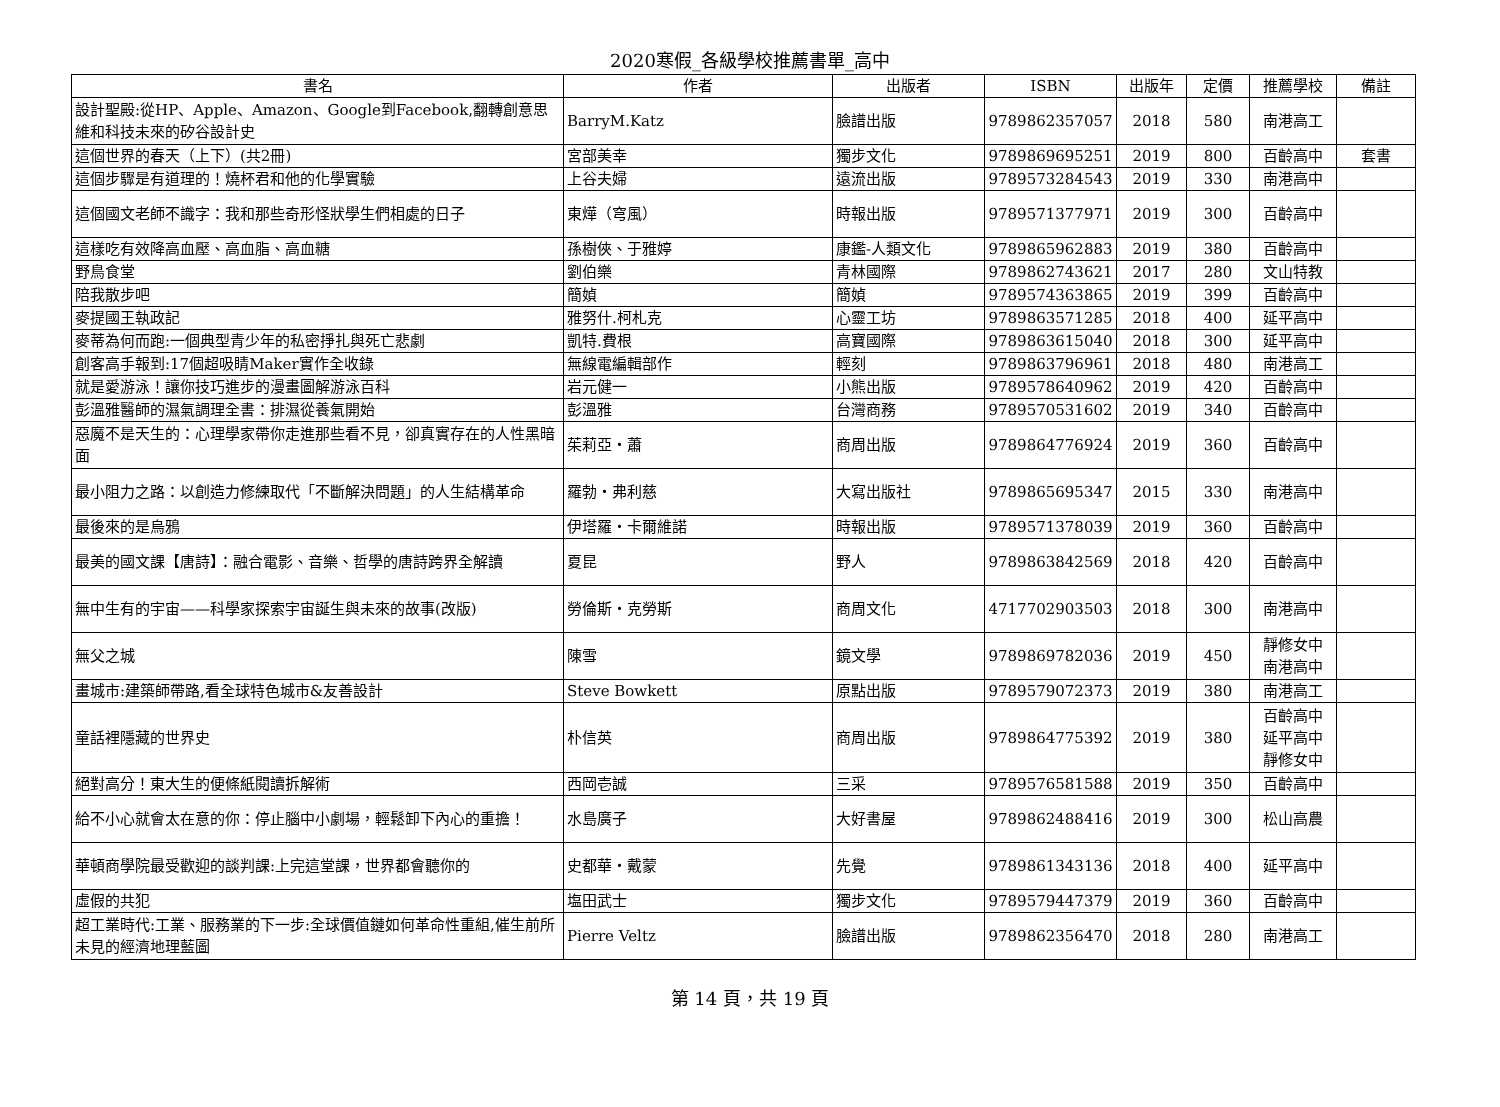2020寒假_各級學校推薦書單_高中
| 書名 | 作者 | 出版者 | ISBN | 出版年 | 定價 | 推薦學校 | 備註 |
| --- | --- | --- | --- | --- | --- | --- | --- |
| 設計聖殿:從HP、Apple、Amazon、Google到Facebook,翻轉創意思維和科技未來的矽谷設計史 | BarryM.Katz | 臉譜出版 | 9789862357057 | 2018 | 580 | 南港高工 | |
| 這個世界的春天（上下）(共2冊) | 宮部美幸 | 獨步文化 | 9789869695251 | 2019 | 800 | 百齡高中 | 套書 |
| 這個步驟是有道理的！燒杯君和他的化學實驗 | 上谷夫婦 | 遠流出版 | 9789573284543 | 2019 | 330 | 南港高中 | |
| 這個國文老師不識字：我和那些奇形怪狀學生們相處的日子 | 東燁（穹風） | 時報出版 | 9789571377971 | 2019 | 300 | 百齡高中 | |
| 這樣吃有效降高血壓、高血脂、高血糖 | 孫樹俠、于雅婷 | 康鑑-人類文化 | 9789865962883 | 2019 | 380 | 百齡高中 | |
| 野鳥食堂 | 劉伯樂 | 青林國際 | 9789862743621 | 2017 | 280 | 文山特教 | |
| 陪我散步吧 | 簡媜 | 簡媜 | 9789574363865 | 2019 | 399 | 百齡高中 | |
| 麥提國王執政記 | 雅努什.柯札克 | 心靈工坊 | 9789863571285 | 2018 | 400 | 延平高中 | |
| 麥蒂為何而跑:一個典型青少年的私密掙扎與死亡悲劇 | 凱特.費根 | 高寶國際 | 9789863615040 | 2018 | 300 | 延平高中 | |
| 創客高手報到:17個超吸睛Maker實作全收錄 | 無線電編輯部作 | 輕刻 | 9789863796961 | 2018 | 480 | 南港高工 | |
| 就是愛游泳！讓你技巧進步的漫畫圖解游泳百科 | 岩元健一 | 小熊出版 | 9789578640962 | 2019 | 420 | 百齡高中 | |
| 彭溫雅醫師的濕氣調理全書：排濕從養氣開始 | 彭溫雅 | 台灣商務 | 9789570531602 | 2019 | 340 | 百齡高中 | |
| 惡魔不是天生的：心理學家帶你走進那些看不見，卻真實存在的人性黑暗面 | 茱莉亞・蕭 | 商周出版 | 9789864776924 | 2019 | 360 | 百齡高中 | |
| 最小阻力之路：以創造力修練取代「不斷解決問題」的人生結構革命 | 羅勃・弗利慈 | 大寫出版社 | 9789865695347 | 2015 | 330 | 南港高中 | |
| 最後來的是烏鴉 | 伊塔羅・卡爾維諾 | 時報出版 | 9789571378039 | 2019 | 360 | 百齡高中 | |
| 最美的國文課【唐詩】：融合電影、音樂、哲學的唐詩跨界全解讀 | 夏昆 | 野人 | 9789863842569 | 2018 | 420 | 百齡高中 | |
| 無中生有的宇宙——科學家探索宇宙誕生與未來的故事(改版) | 勞倫斯・克勞斯 | 商周文化 | 4717702903503 | 2018 | 300 | 南港高中 | |
| 無父之城 | 陳雪 | 鏡文學 | 9789869782036 | 2019 | 450 | 靜修女中 南港高中 | |
| 畫城市:建築師帶路,看全球特色城市&友善設計 | Steve Bowkett | 原點出版 | 9789579072373 | 2019 | 380 | 南港高工 | |
| 童話裡隱藏的世界史 | 朴信英 | 商周出版 | 9789864775392 | 2019 | 380 | 百齡高中 延平高中 靜修女中 | |
| 絕對高分！東大生的便條紙閱讀拆解術 | 西岡壱誠 | 三采 | 9789576581588 | 2019 | 350 | 百齡高中 | |
| 給不小心就會太在意的你：停止腦中小劇場，輕鬆卸下內心的重擔！ | 水島廣子 | 大好書屋 | 9789862488416 | 2019 | 300 | 松山高農 | |
| 華頓商學院最受歡迎的談判課:上完這堂課，世界都會聽你的 | 史都華・戴蒙 | 先覺 | 9789861343136 | 2018 | 400 | 延平高中 | |
| 虛假的共犯 | 塩田武士 | 獨步文化 | 9789579447379 | 2019 | 360 | 百齡高中 | |
| 超工業時代:工業、服務業的下一步:全球價值鏈如何革命性重組,催生前所未見的經濟地理藍圖 | Pierre Veltz | 臉譜出版 | 9789862356470 | 2018 | 280 | 南港高工 | |
第 14 頁，共 19 頁